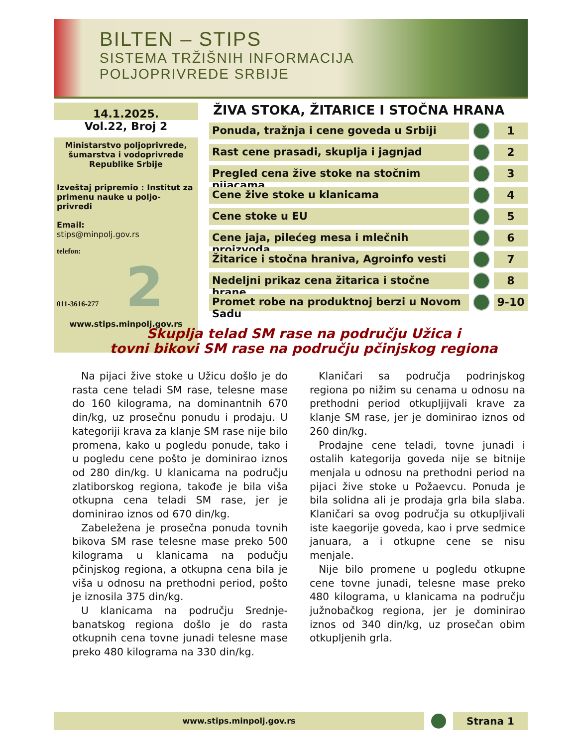BILTEN – STIPS
SISTEMA TRŽIŠNIH INFORMACIJA
POLJOPRIVREDE SRBIJE
14.1.2025.
Vol.22, Broj 2
Ministarstvo poljoprivrede, šumarstva i vodoprivrede Republike Srbije
Izveštaj pripremio : Institut za primenu nauke u poljo-privredi
Email:
stips@minpolj.gov.rs
telefon:
011-3616-277 2
www.stips.minpolj.gov.rs
ŽIVA STOKA, ŽITARICE I STOČNA HRANA
Ponuda, tražnja i cene goveda u Srbiji
1
Rast cene prasadi, skuplja i jagnjad
2
Pregled cena žive stoke na stočnim pijacama
3
Cene žive stoke u klanicama
4
Cene stoke u EU
5
Cene jaja, pilećeg mesa i mlečnih proizvoda
6
Žitarice i stočna hraniva, Agroinfo vesti
7
Nedeljni prikaz cena žitarica i stočne hrane
8
Promet robe na produktnoj berzi u Novom Sadu
9-10
Skuplja telad SM rase na području Užica i
tovni bikovi SM rase na području pčinjskog regiona
Na pijaci žive stoke u Užicu došlo je do rasta cene teladi SM rase, telesne mase do 160 kilograma, na dominantnih 670 din/kg, uz prosečnu ponudu i prodaju. U kategoriji krava za klanje SM rase nije bilo promena, kako u pogledu ponude, tako i u pogledu cene pošto je dominirao iznos od 280 din/kg. U klanicama na području zlatiborskog regiona, takođe je bila viša otkupna cena teladi SM rase, jer je dominirao iznos od 670 din/kg.
Zabeležena je prosečna ponuda tovnih bikova SM rase telesne mase preko 500 kilograma u klanicama na podučju pčinjskog regiona, a otkupna cena bila je viša u odnosu na prethodni period, pošto je iznosila 375 din/kg.
U klanicama na području Srednje-banatskog regiona došlo je do rasta otkupnih cena tovne junadi telesne mase preko 480 kilograma na 330 din/kg.
Klaničari sa područja podrinjskog regiona po nižim su cenama u odnosu na prethodni period otkupljijvali krave za klanje SM rase, jer je dominirao iznos od 260 din/kg.
Prodajne cene teladi, tovne junadi i ostalih kategorija goveda nije se bitnije menjala u odnosu na prethodni period na pijaci žive stoke u Požaevcu. Ponuda je bila solidna ali je prodaja grla bila slaba. Klaničari sa ovog područja su otkupljivali iste kaegorije goveda, kao i prve sedmice januara, a i otkupne cene se nisu menjale.
Nije bilo promene u pogledu otkupne cene tovne junadi, telesne mase preko 480 kilograma, u klanicama na području južnobačkog regiona, jer je dominirao iznos od 340 din/kg, uz prosečan obim otkupljenih grla.
www.stips.minpolj.gov.rs
Strana 1